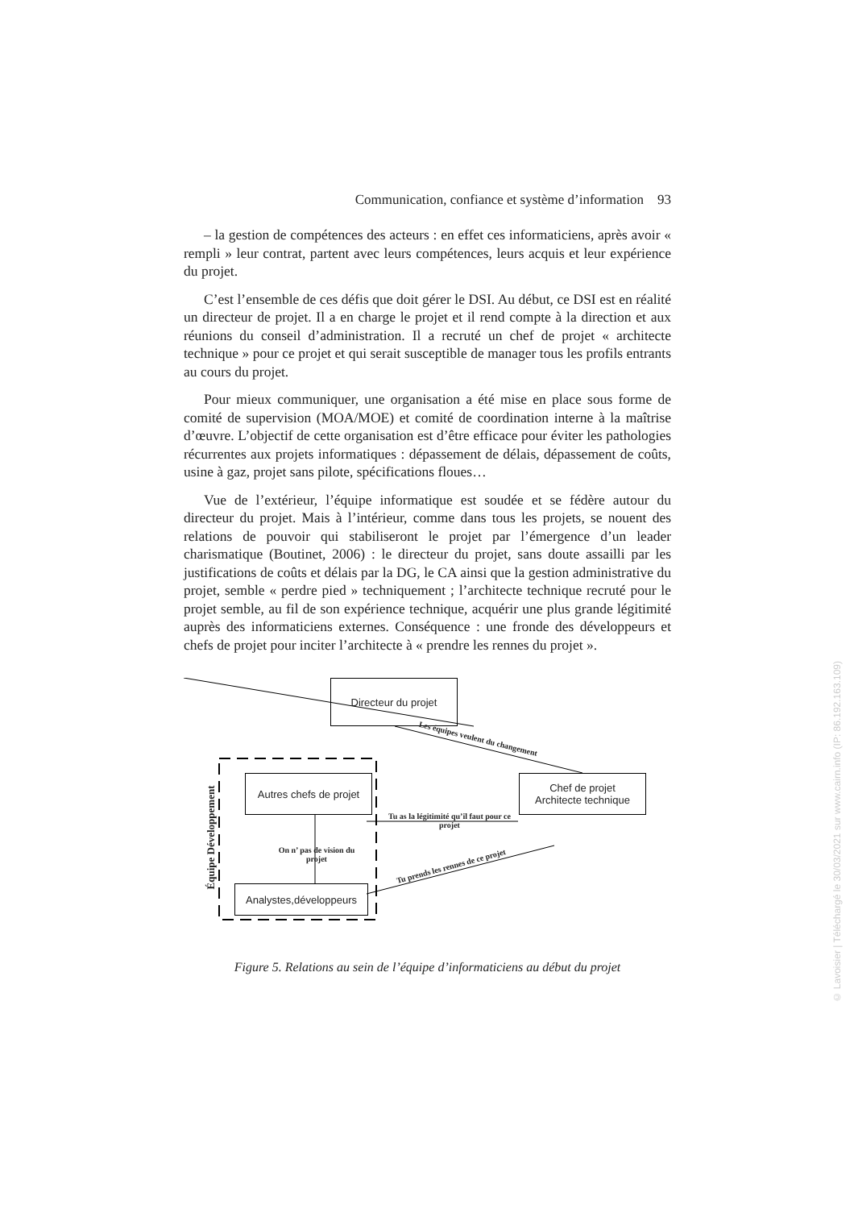Communication, confiance et système d’information 93
– la gestion de compétences des acteurs : en effet ces informaticiens, après avoir « rempli » leur contrat, partent avec leurs compétences, leurs acquis et leur expérience du projet.
C’est l’ensemble de ces défis que doit gérer le DSI. Au début, ce DSI est en réalité un directeur de projet. Il a en charge le projet et il rend compte à la direction et aux réunions du conseil d’administration. Il a recruté un chef de projet « architecte technique » pour ce projet et qui serait susceptible de manager tous les profils entrants au cours du projet.
Pour mieux communiquer, une organisation a été mise en place sous forme de comité de supervision (MOA/MOE) et comité de coordination interne à la maîtrise d’œuvre. L’objectif de cette organisation est d’être efficace pour éviter les pathologies récurrentes aux projets informatiques : dépassement de délais, dépassement de coûts, usine à gaz, projet sans pilote, spécifications floues…
Vue de l’extérieur, l’équipe informatique est soudée et se fédère autour du directeur du projet. Mais à l’intérieur, comme dans tous les projets, se nouent des relations de pouvoir qui stabiliseront le projet par l’émergence d’un leader charismatique (Boutinet, 2006) : le directeur du projet, sans doute assailli par les justifications de coûts et délais par la DG, le CA ainsi que la gestion administrative du projet, semble « perdre pied » techniquement ; l’architecte technique recruté pour le projet semble, au fil de son expérience technique, acquérir une plus grande légitimité auprès des informaticiens externes. Conséquence : une fronde des développeurs et chefs de projet pour inciter l’architecte à « prendre les rennes du projet ».
Directeur du projet
Les équipes veulent du changement
Équipe Développement
Autres chefs de projet
Tu as la légitimité qu’il faut pour ce projet
Chef de projet
Architecte technique
On n’ pas de vision du projet
Tu prends les rennes de ce projet
Analystes,développeurs
Figure 5. Relations au sein de l’équipe d’informaticiens au début du projet
© Lavoisier | Téléchargé le 30/03/2021 sur www.cairn.info (IP: 86.192.163.109)